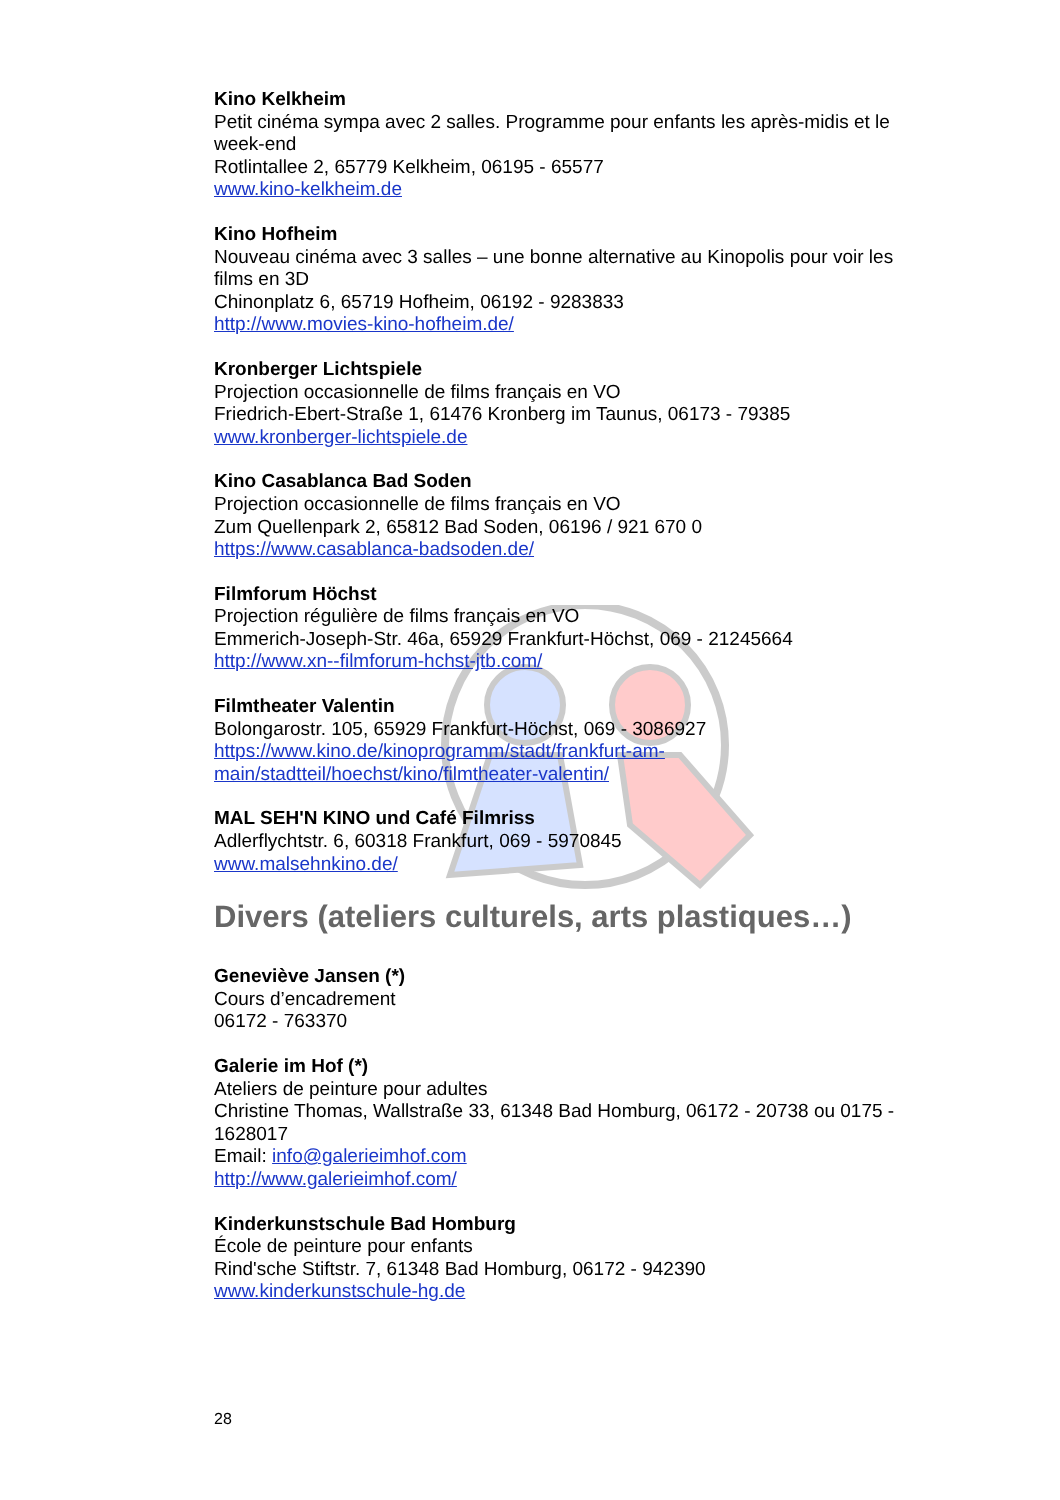Kino Kelkheim
Petit cinéma sympa avec 2 salles. Programme pour enfants les après-midis et le week-end
Rotlintallee 2, 65779 Kelkheim, 06195 - 65577
www.kino-kelkheim.de
Kino Hofheim
Nouveau cinéma avec 3 salles – une bonne alternative au Kinopolis pour voir les films en 3D
Chinonplatz 6, 65719 Hofheim, 06192 - 9283833
http://www.movies-kino-hofheim.de/
Kronberger Lichtspiele
Projection occasionnelle de films français en VO
Friedrich-Ebert-Straße 1, 61476 Kronberg im Taunus, 06173 - 79385
www.kronberger-lichtspiele.de
Kino Casablanca Bad Soden
Projection occasionnelle de films français en VO
Zum Quellenpark 2, 65812 Bad Soden, 06196 / 921 670 0
https://www.casablanca-badsoden.de/
Filmforum Höchst
Projection régulière de films français en VO
Emmerich-Joseph-Str. 46a, 65929 Frankfurt-Höchst, 069 - 21245664
http://www.xn--filmforum-hchst-jtb.com/
Filmtheater Valentin
Bolongarostr. 105, 65929 Frankfurt-Höchst, 069 - 3086927
https://www.kino.de/kinoprogramm/stadt/frankfurt-am-
main/stadtteil/hoechst/kino/filmtheater-valentin/
MAL SEH'N KINO und Café Filmriss
Adlerflychtstr. 6, 60318 Frankfurt, 069 - 5970845
www.malsehnkino.de/
Divers (ateliers culturels, arts plastiques…)
Geneviève Jansen (*)
Cours d’encadrement
06172 - 763370
Galerie im Hof (*)
Ateliers de peinture pour adultes
Christine Thomas, Wallstraße 33, 61348 Bad Homburg, 06172 - 20738 ou 0175 - 1628017
Email: info@galerieimhof.com
http://www.galerieimhof.com/
Kinderkunstschule Bad Homburg
École de peinture pour enfants
Rind'sche Stiftstr. 7, 61348 Bad Homburg, 06172 - 942390
www.kinderkunstschule-hg.de
28